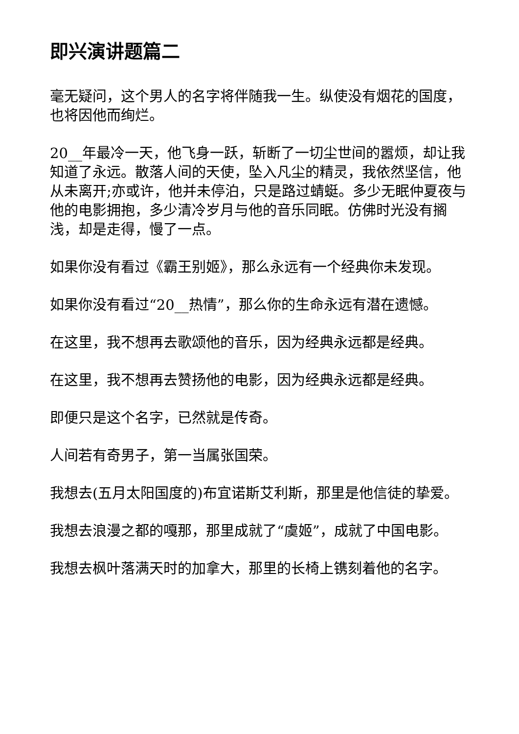即兴演讲题篇二
毫无疑问，这个男人的名字将伴随我一生。纵使没有烟花的国度，也将因他而绚烂。
20__年最冷一天，他飞身一跃，斩断了一切尘世间的嚣烦，却让我知道了永远。散落人间的天使，坠入凡尘的精灵，我依然坚信，他从未离开;亦或许，他并未停泊，只是路过蜻蜓。多少无眠仲夏夜与他的电影拥抱，多少清冷岁月与他的音乐同眠。仿佛时光没有搁浅，却是走得，慢了一点。
如果你没有看过《霸王别姬》，那么永远有一个经典你未发现。
如果你没有看过“20__热情”，那么你的生命永远有潜在遗憾。
在这里，我不想再去歌颂他的音乐，因为经典永远都是经典。
在这里，我不想再去赞扬他的电影，因为经典永远都是经典。
即便只是这个名字，已然就是传奇。
人间若有奇男子，第一当属张国荣。
我想去(五月太阳国度的)布宜诺斯艾利斯，那里是他信徒的挚爱。
我想去浪漫之都的嘎那，那里成就了“虞姬”，成就了中国电影。
我想去枫叶落满天时的加拿大，那里的长椅上镌刻着他的名字。